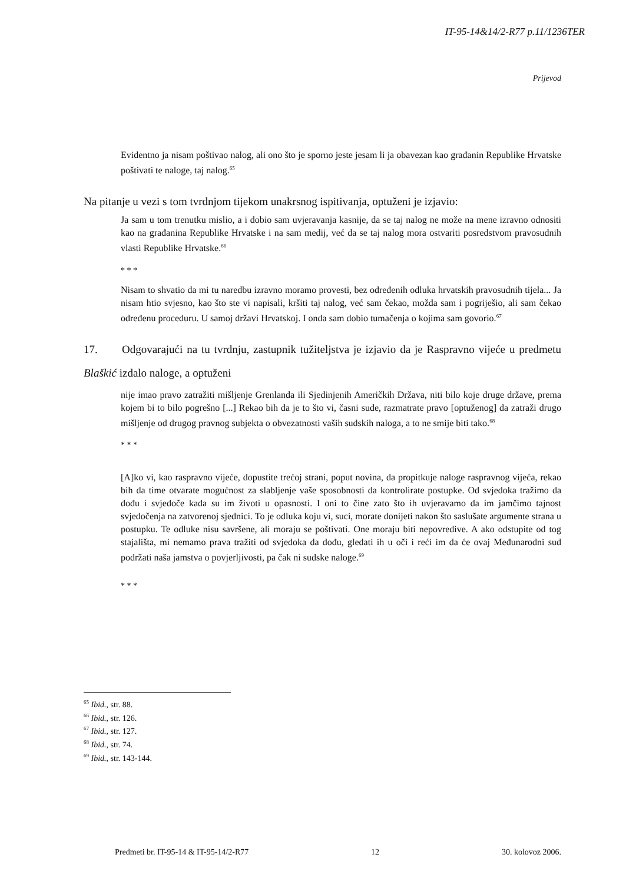IT-95-14&14/2-R77 p.11/1236TER
Prijevod
Evidentno ja nisam poštivao nalog, ali ono što je sporno jeste jesam li ja obavezan kao građanin Republike Hrvatske poštivati te naloge, taj nalog.<sup>65</sup>
Na pitanje u vezi s tom tvrdnjom tijekom unakrsnog ispitivanja, optuženi je izjavio:
Ja sam u tom trenutku mislio, a i dobio sam uvjeravanja kasnije, da se taj nalog ne može na mene izravno odnositi kao na građanina Republike Hrvatske i na sam medij, već da se taj nalog mora ostvariti posredstvom pravosudnih vlasti Republike Hrvatske.<sup>66</sup>
* * *
Nisam to shvatio da mi tu naredbu izravno moramo provesti, bez određenih odluka hrvatskih pravosudnih tijela... Ja nisam htio svjesno, kao što ste vi napisali, kršiti taj nalog, već sam čekao, možda sam i pogriješio, ali sam čekao određenu proceduru. U samoj državi Hrvatskoj. I onda sam dobio tumačenja o kojima sam govorio.<sup>67</sup>
17. Odgovarajući na tu tvrdnju, zastupnik tužiteljstva je izjavio da je Raspravno vijeće u predmetu Blaškić izdalo naloge, a optuženi
nije imao pravo zatražiti mišljenje Grenlanda ili Sjedinjenih Američkih Država, niti bilo koje druge države, prema kojem bi to bilo pogrešno [...] Rekao bih da je to što vi, časni sude, razmatrate pravo [optuženog] da zatraži drugo mišljenje od drugog pravnog subjekta o obvezatnosti vaših sudskih naloga, a to ne smije biti tako.<sup>68</sup>
* * *
[A]ko vi, kao raspravno vijeće, dopustite trećoj strani, poput novina, da propitkuje naloge raspravnog vijeća, rekao bih da time otvarate mogućnost za slabljenje vaše sposobnosti da kontrolirate postupke. Od svjedoka tražimo da dođu i svjedoče kada su im životi u opasnosti. I oni to čine zato što ih uvjeravamo da im jamčimo tajnost svjedočenja na zatvorenoj sjednici. To je odluka koju vi, suci, morate donijeti nakon što saslušate argumente strana u postupku. Te odluke nisu savršene, ali moraju se poštivati. One moraju biti nepovredive. A ako odstupite od tog stajališta, mi nemamo prava tražiti od svjedoka da dođu, gledati ih u oči i reći im da će ovaj Međunarodni sud podržati naša jamstva o povjerljivosti, pa čak ni sudske naloge.<sup>69</sup>
* * *
<sup>65</sup> Ibid., str. 88.
<sup>66</sup> Ibid., str. 126.
<sup>67</sup> Ibid., str. 127.
<sup>68</sup> Ibid., str. 74.
<sup>69</sup> Ibid., str. 143-144.
Predmeti br. IT-95-14 & IT-95-14/2-R77 12 30. kolovoz 2006.